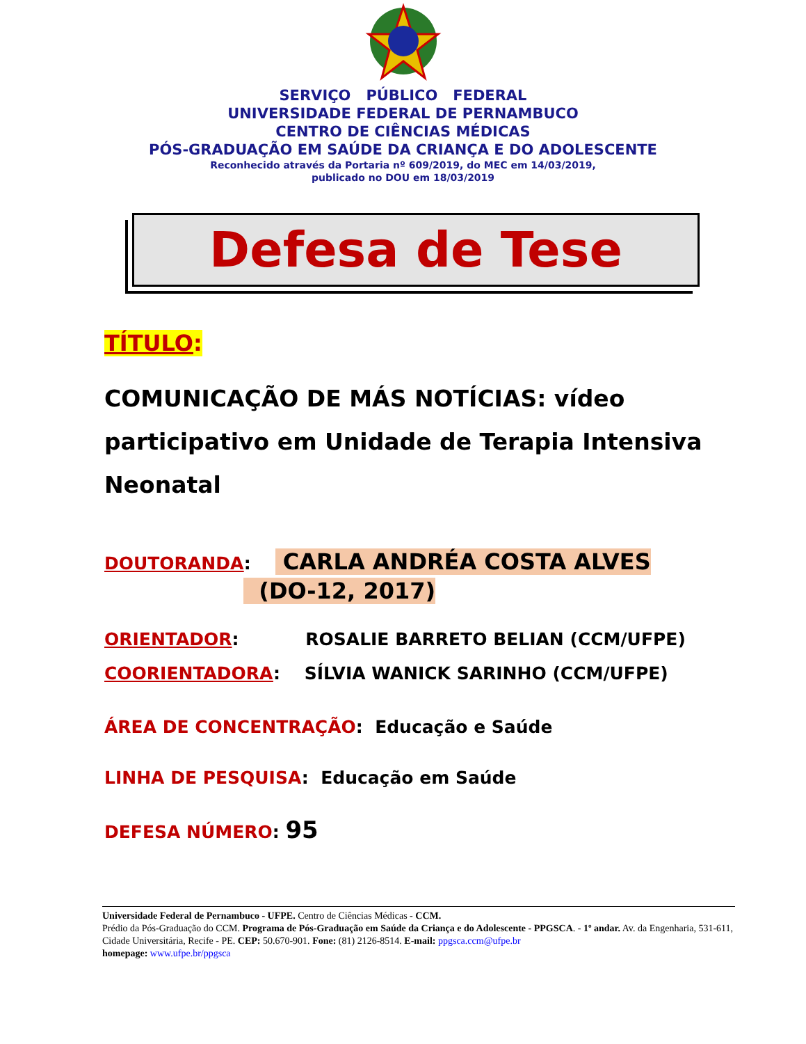SERVIÇO PÚBLICO FEDERAL
UNIVERSIDADE FEDERAL DE PERNAMBUCO
CENTRO DE CIÊNCIAS MÉDICAS
PÓS-GRADUAÇÃO EM SAÚDE DA CRIANÇA E DO ADOLESCENTE
Reconhecido através da Portaria nº 609/2019, do MEC em 14/03/2019,
publicado no DOU em 18/03/2019
Defesa de Tese
TÍTULO:
COMUNICAÇÃO DE MÁS NOTÍCIAS: vídeo participativo em Unidade de Terapia Intensiva Neonatal
DOUTORANDA: CARLA ANDRÉA COSTA ALVES
(DO-12, 2017)
ORIENTADOR: ROSALIE BARRETO BELIAN (CCM/UFPE)
COORIENTADORA: SÍLVIA WANICK SARINHO (CCM/UFPE)
ÁREA DE CONCENTRAÇÃO: Educação e Saúde
LINHA DE PESQUISA: Educação em Saúde
DEFESA NÚMERO: 95
Universidade Federal de Pernambuco - UFPE. Centro de Ciências Médicas - CCM.
Prédio da Pós-Graduação do CCM. Programa de Pós-Graduação em Saúde da Criança e do Adolescente - PPGSCA. - 1º andar. Av. da Engenharia, 531-611, Cidade Universitária, Recife - PE. CEP: 50.670-901. Fone: (81) 2126-8514. E-mail: ppgsca.ccm@ufpe.br
homepage: www.ufpe.br/ppgsca